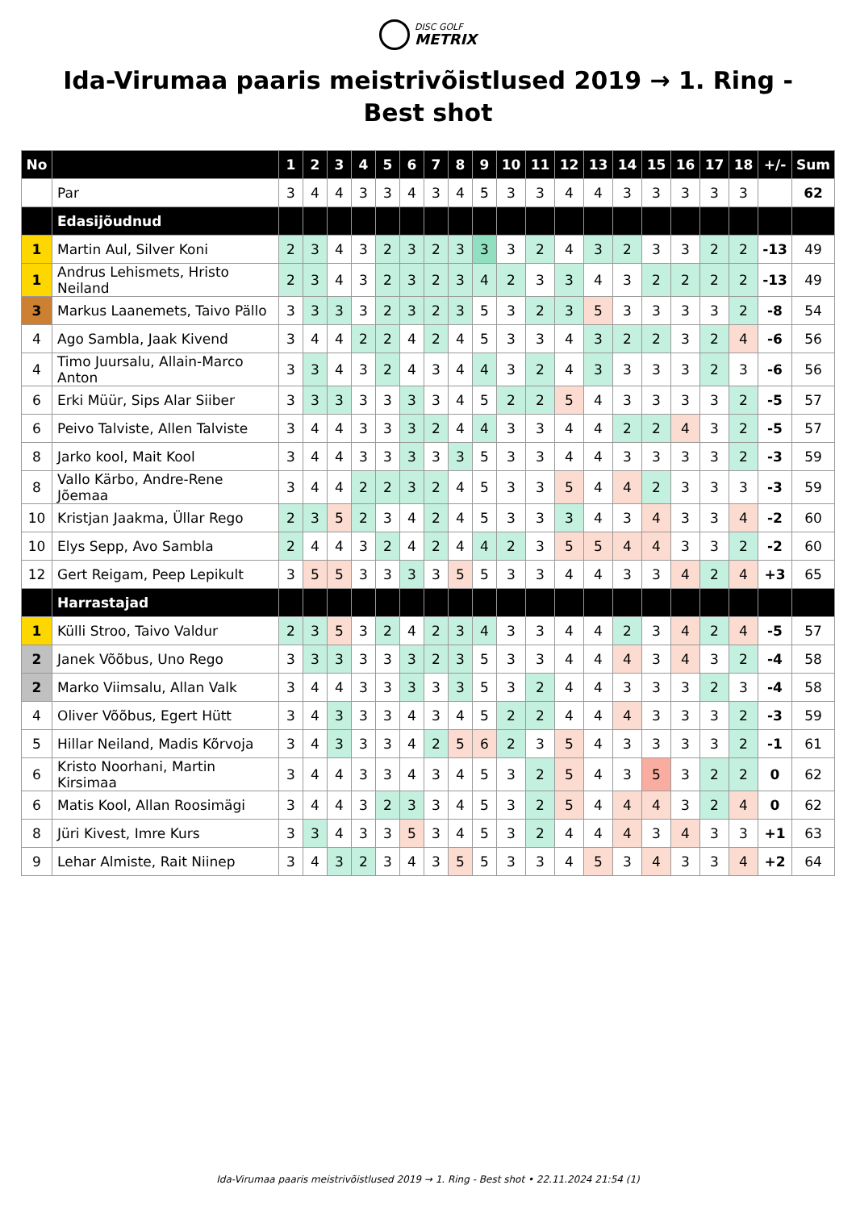DISC GOLF
METRIX
Ida-Virumaa paaris meistrivõistlused 2019 → 1. Ring - Best shot
| No | | 1 | 2 | 3 | 4 | 5 | 6 | 7 | 8 | 9 | 10 | 11 | 12 | 13 | 14 | 15 | 16 | 17 | 18 | +/- | Sum |
| --- | --- | --- | --- | --- | --- | --- | --- | --- | --- | --- | --- | --- | --- | --- | --- | --- | --- | --- | --- | --- | --- |
| | Par | 3 | 4 | 4 | 3 | 3 | 4 | 3 | 4 | 5 | 3 | 3 | 4 | 4 | 3 | 3 | 3 | 3 | 3 | | 62 |
| | Edasijõudnud | | | | | | | | | | | | | | | | | | | | |
| 1 | Martin Aul, Silver Koni | 2 | 3 | 4 | 3 | 2 | 3 | 2 | 3 | 3 | 3 | 2 | 4 | 3 | 2 | 3 | 3 | 2 | 2 | -13 | 49 |
| 1 | Andrus Lehismets, Hristo Neiland | 2 | 3 | 4 | 3 | 2 | 3 | 2 | 3 | 4 | 2 | 3 | 3 | 4 | 3 | 2 | 2 | 2 | 2 | -13 | 49 |
| 3 | Markus Laanemets, Taivo Pällo | 3 | 3 | 3 | 3 | 2 | 3 | 2 | 3 | 5 | 3 | 2 | 3 | 5 | 3 | 3 | 3 | 3 | 2 | -8 | 54 |
| 4 | Ago Sambla, Jaak Kivend | 3 | 4 | 4 | 2 | 2 | 4 | 2 | 4 | 5 | 3 | 3 | 4 | 3 | 2 | 2 | 3 | 2 | 4 | -6 | 56 |
| 4 | Timo Juursalu, Allain-Marco Anton | 3 | 3 | 4 | 3 | 2 | 4 | 3 | 4 | 4 | 3 | 2 | 4 | 3 | 3 | 3 | 3 | 2 | 3 | -6 | 56 |
| 6 | Erki Müür, Sips Alar Siiber | 3 | 3 | 3 | 3 | 3 | 3 | 3 | 4 | 5 | 2 | 2 | 5 | 4 | 3 | 3 | 3 | 3 | 2 | -5 | 57 |
| 6 | Peivo Talviste, Allen Talviste | 3 | 4 | 4 | 3 | 3 | 3 | 2 | 4 | 4 | 3 | 3 | 4 | 4 | 2 | 2 | 4 | 3 | 2 | -5 | 57 |
| 8 | Jarko kool, Mait Kool | 3 | 4 | 4 | 3 | 3 | 3 | 3 | 3 | 5 | 3 | 3 | 4 | 4 | 3 | 3 | 3 | 3 | 2 | -3 | 59 |
| 8 | Vallo Kärbo, Andre-Rene Jõemaa | 3 | 4 | 4 | 2 | 2 | 3 | 2 | 4 | 5 | 3 | 3 | 5 | 4 | 4 | 2 | 3 | 3 | 3 | -3 | 59 |
| 10 | Kristjan Jaakma, Üllar Rego | 2 | 3 | 5 | 2 | 3 | 4 | 2 | 4 | 5 | 3 | 3 | 3 | 4 | 3 | 4 | 3 | 3 | 4 | -2 | 60 |
| 10 | Elys Sepp, Avo Sambla | 2 | 4 | 4 | 3 | 2 | 4 | 2 | 4 | 4 | 2 | 3 | 5 | 5 | 4 | 4 | 3 | 3 | 2 | -2 | 60 |
| 12 | Gert Reigam, Peep Lepikult | 3 | 5 | 5 | 3 | 3 | 3 | 3 | 5 | 5 | 3 | 3 | 4 | 4 | 3 | 3 | 4 | 2 | 4 | +3 | 65 |
| | Harrastajad | | | | | | | | | | | | | | | | | | | | |
| 1 | Külli Stroo, Taivo Valdur | 2 | 3 | 5 | 3 | 2 | 4 | 2 | 3 | 4 | 3 | 3 | 4 | 4 | 2 | 3 | 4 | 2 | 4 | -5 | 57 |
| 2 | Janek Võõbus, Uno Rego | 3 | 3 | 3 | 3 | 3 | 3 | 2 | 3 | 5 | 3 | 3 | 4 | 4 | 4 | 3 | 4 | 3 | 2 | -4 | 58 |
| 2 | Marko Viimsalu, Allan Valk | 3 | 4 | 4 | 3 | 3 | 3 | 3 | 3 | 5 | 3 | 2 | 4 | 4 | 3 | 3 | 3 | 2 | 3 | -4 | 58 |
| 4 | Oliver Võõbus, Egert Hütt | 3 | 4 | 3 | 3 | 3 | 4 | 3 | 4 | 5 | 2 | 2 | 4 | 4 | 4 | 3 | 3 | 3 | 2 | -3 | 59 |
| 5 | Hillar Neiland, Madis Kõrvoja | 3 | 4 | 3 | 3 | 3 | 4 | 2 | 5 | 6 | 2 | 3 | 5 | 4 | 3 | 3 | 3 | 3 | 2 | -1 | 61 |
| 6 | Kristo Noorhani, Martin Kirsimaa | 3 | 4 | 4 | 3 | 3 | 4 | 3 | 4 | 5 | 3 | 2 | 5 | 4 | 3 | 5 | 3 | 2 | 2 | 0 | 62 |
| 6 | Matis Kool, Allan Roosimägi | 3 | 4 | 4 | 3 | 2 | 3 | 3 | 4 | 5 | 3 | 2 | 5 | 4 | 4 | 4 | 3 | 2 | 4 | 0 | 62 |
| 8 | Jüri Kivest, Imre Kurs | 3 | 3 | 4 | 3 | 3 | 5 | 3 | 4 | 5 | 3 | 2 | 4 | 4 | 4 | 3 | 4 | 3 | 3 | +1 | 63 |
| 9 | Lehar Almiste, Rait Niinep | 3 | 4 | 3 | 2 | 3 | 4 | 3 | 5 | 5 | 3 | 3 | 4 | 5 | 3 | 4 | 3 | 3 | 4 | +2 | 64 |
Ida-Virumaa paaris meistrivõistlused 2019 → 1. Ring - Best shot • 22.11.2024 21:54 (1)